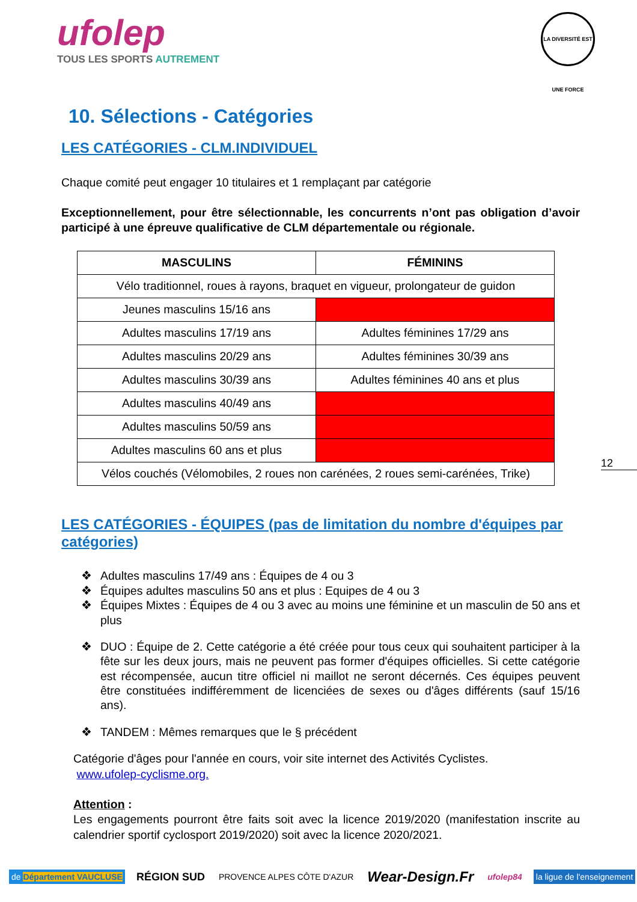ufolep
TOUS LES SPORTS AUTREMENT
LA DIVERSITÉ EST UNE FORCE
10. Sélections - Catégories
LES CATÉGORIES - CLM.INDIVIDUEL
Chaque comité peut engager 10 titulaires et 1 remplaçant par catégorie
Exceptionnellement, pour être sélectionnable, les concurrents n’ont pas obligation d’avoir participé à une épreuve qualificative de CLM départementale ou régionale.
| MASCULINS | FÉMININS |
| --- | --- |
| Vélo traditionnel, roues à rayons, braquet en vigueur, prolongateur de guidon | |
| Jeunes masculins 15/16 ans | |
| Adultes masculins 17/19 ans | Adultes féminines 17/29 ans |
| Adultes masculins 20/29 ans | Adultes féminines 30/39 ans |
| Adultes masculins 30/39 ans | Adultes féminines 40 ans et plus |
| Adultes masculins 40/49 ans | |
| Adultes masculins 50/59 ans | |
| Adultes masculins 60 ans et plus | |
| Vélos couchés (Vélomobiles, 2 roues non carénées, 2 roues semi-carénées, Trike) | |
LES CATÉGORIES - ÉQUIPES (pas de limitation du nombre d'équipes par catégories)
❖ Adultes masculins 17/49 ans : Équipes de 4 ou 3
❖ Équipes adultes masculins 50 ans et plus : Equipes de 4 ou 3
❖ Équipes Mixtes : Équipes de 4 ou 3 avec au moins une féminine et un masculin de 50 ans et plus
❖ DUO : Équipe de 2. Cette catégorie a été créée pour tous ceux qui souhaitent participer à la fête sur les deux jours, mais ne peuvent pas former d'équipes officielles. Si cette catégorie est récompensée, aucun titre officiel ni maillot ne seront décernés. Ces équipes peuvent être constituées indifféremment de licenciées de sexes ou d'âges différents (sauf 15/16 ans).
❖ TANDEM : Mêmes remarques que le § précédent
Catégorie d'âges pour l'année en cours, voir site internet des Activités Cyclistes.
www.ufolep-cyclisme.org.
Attention :
Les engagements pourront être faits soit avec la licence 2019/2020 (manifestation inscrite au calendrier sportif cyclosport 2019/2020) soit avec la licence 2020/2021.
12
de Département VAUCLUSE
RÉGION SUD
PROVENCE ALPES CÔTE D'AZUR
Wear-Design.Fr
ufolep84 la ligue de l'enseignement